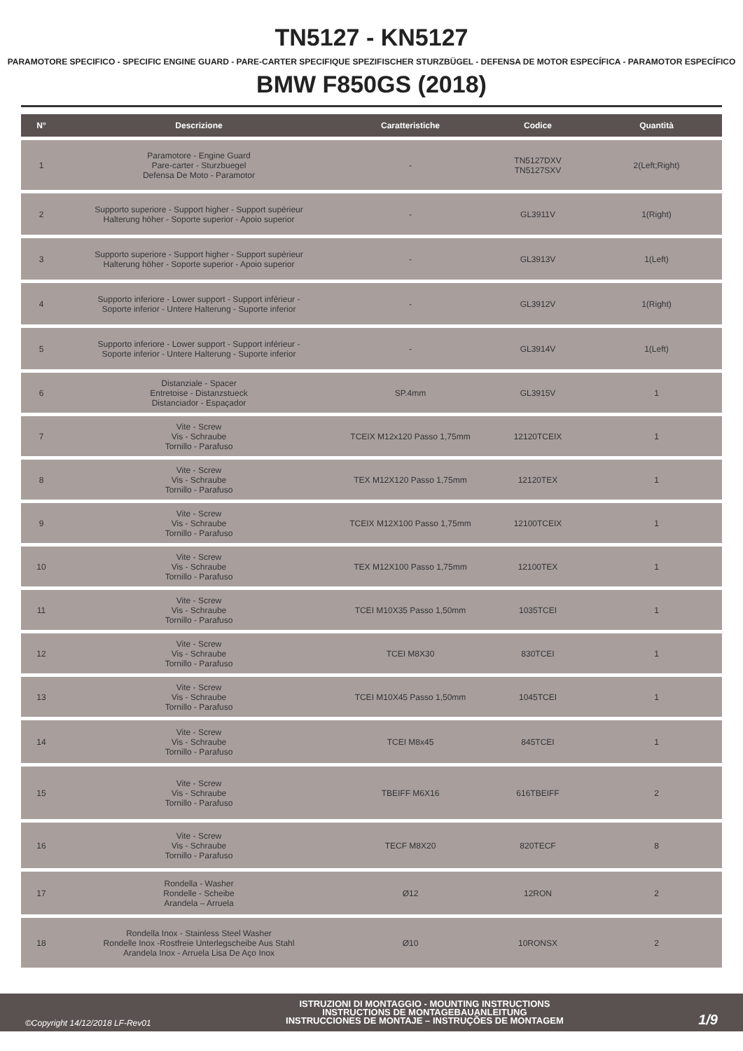TN5127 - KN5127
PARAMOTORE SPECIFICO - SPECIFIC ENGINE GUARD - PARE-CARTER SPECIFIQUE SPEZIFISCHER STURZBÜGEL - DEFENSA DE MOTOR ESPECÍFICA - PARAMOTOR ESPECÍFICO
BMW F850GS (2018)
| N° | Descrizione | Caratteristiche | Codice | Quantità |
| --- | --- | --- | --- | --- |
| 1 | Paramotore - Engine Guard Pare-carter - Sturzbuegel Defensa De Moto - Paramotor | - | TN5127DXV TN5127SXV | 2(Left;Right) |
| 2 | Supporto superiore - Support higher - Support supérieur Halterung höher - Soporte superior - Apoio superior | - | GL3911V | 1(Right) |
| 3 | Supporto superiore - Support higher - Support supérieur Halterung höher - Soporte superior - Apoio superior | - | GL3913V | 1(Left) |
| 4 | Supporto inferiore - Lower support - Support inférieur - Soporte inferior - Untere Halterung - Suporte inferior | - | GL3912V | 1(Right) |
| 5 | Supporto inferiore - Lower support - Support inférieur - Soporte inferior - Untere Halterung - Suporte inferior | - | GL3914V | 1(Left) |
| 6 | Distanziale - Spacer Entretoise - Distanzstueck Distanciador - Espaçador | SP.4mm | GL3915V | 1 |
| 7 | Vite - Screw Vis - Schraube Tornillo - Parafuso | TCEIX M12x120 Passo 1,75mm | 12120TCEIX | 1 |
| 8 | Vite - Screw Vis - Schraube Tornillo - Parafuso | TEX M12X120 Passo 1,75mm | 12120TEX | 1 |
| 9 | Vite - Screw Vis - Schraube Tornillo - Parafuso | TCEIX M12X100 Passo 1,75mm | 12100TCEIX | 1 |
| 10 | Vite - Screw Vis - Schraube Tornillo - Parafuso | TEX M12X100 Passo 1,75mm | 12100TEX | 1 |
| 11 | Vite - Screw Vis - Schraube Tornillo - Parafuso | TCEI M10X35 Passo 1,50mm | 1035TCEI | 1 |
| 12 | Vite - Screw Vis - Schraube Tornillo - Parafuso | TCEI M8X30 | 830TCEI | 1 |
| 13 | Vite - Screw Vis - Schraube Tornillo - Parafuso | TCEI M10X45 Passo 1,50mm | 1045TCEI | 1 |
| 14 | Vite - Screw Vis - Schraube Tornillo - Parafuso | TCEI M8x45 | 845TCEI | 1 |
| 15 | Vite - Screw Vis - Schraube Tornillo - Parafuso | TBEIFF M6X16 | 616TBEIFF | 2 |
| 16 | Vite - Screw Vis - Schraube Tornillo - Parafuso | TECF M8X20 | 820TECF | 8 |
| 17 | Rondella - Washer Rondelle - Scheibe Arandela – Arruela | Ø12 | 12RON | 2 |
| 18 | Rondella Inox - Stainless Steel Washer Rondelle Inox -Rostfreie Unterlegscheibe Aus Stahl Arandela Inox - Arruela Lisa De Aço Inox | Ø10 | 10RONSX | 2 |
©Copyright 14/12/2018 LF-Rev01
ISTRUZIONI DI MONTAGGIO - MOUNTING INSTRUCTIONS
INSTRUCTIONS DE MONTAGEBAUANLEITUNG
INSTRUCCIONES DE MONTAJE – INSTRUÇÕES DE MONTAGEM
1/9